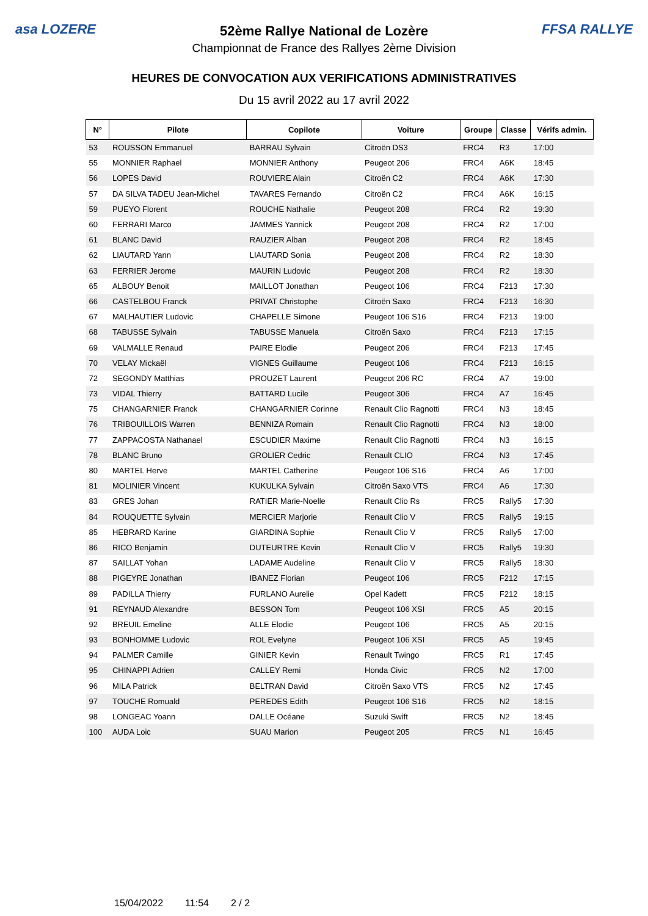asa LOZERE
52ème Rallye National de Lozère
Championnat de France des Rallyes 2ème Division
FFSA RALLYE
HEURES DE CONVOCATION AUX VERIFICATIONS ADMINISTRATIVES
Du 15 avril 2022 au 17 avril 2022
| N° | Pilote | Copilote | Voiture | Groupe | Classe | Vérifs admin. |
| --- | --- | --- | --- | --- | --- | --- |
| 53 | ROUSSON Emmanuel | BARRAU Sylvain | Citroën DS3 | FRC4 | R3 | 17:00 |
| 55 | MONNIER Raphael | MONNIER Anthony | Peugeot 206 | FRC4 | A6K | 18:45 |
| 56 | LOPES David | ROUVIERE Alain | Citroën C2 | FRC4 | A6K | 17:30 |
| 57 | DA SILVA TADEU Jean-Michel | TAVARES Fernando | Citroën C2 | FRC4 | A6K | 16:15 |
| 59 | PUEYO Florent | ROUCHE Nathalie | Peugeot 208 | FRC4 | R2 | 19:30 |
| 60 | FERRARI Marco | JAMMES Yannick | Peugeot 208 | FRC4 | R2 | 17:00 |
| 61 | BLANC David | RAUZIER Alban | Peugeot 208 | FRC4 | R2 | 18:45 |
| 62 | LIAUTARD Yann | LIAUTARD Sonia | Peugeot 208 | FRC4 | R2 | 18:30 |
| 63 | FERRIER Jerome | MAURIN Ludovic | Peugeot 208 | FRC4 | R2 | 18:30 |
| 65 | ALBOUY Benoit | MAILLOT Jonathan | Peugeot 106 | FRC4 | F213 | 17:30 |
| 66 | CASTELBOU Franck | PRIVAT Christophe | Citroën Saxo | FRC4 | F213 | 16:30 |
| 67 | MALHAUTIER Ludovic | CHAPELLE Simone | Peugeot 106 S16 | FRC4 | F213 | 19:00 |
| 68 | TABUSSE Sylvain | TABUSSE Manuela | Citroën Saxo | FRC4 | F213 | 17:15 |
| 69 | VALMALLE Renaud | PAIRE Elodie | Peugeot 206 | FRC4 | F213 | 17:45 |
| 70 | VELAY Mickaël | VIGNES Guillaume | Peugeot 106 | FRC4 | F213 | 16:15 |
| 72 | SEGONDY Matthias | PROUZET Laurent | Peugeot 206 RC | FRC4 | A7 | 19:00 |
| 73 | VIDAL Thierry | BATTARD Lucile | Peugeot 306 | FRC4 | A7 | 16:45 |
| 75 | CHANGARNIER Franck | CHANGARNIER Corinne | Renault Clio Ragnotti | FRC4 | N3 | 18:45 |
| 76 | TRIBOUILLOIS Warren | BENNIZA Romain | Renault Clio Ragnotti | FRC4 | N3 | 18:00 |
| 77 | ZAPPACOSTA Nathanael | ESCUDIER Maxime | Renault Clio Ragnotti | FRC4 | N3 | 16:15 |
| 78 | BLANC Bruno | GROLIER Cedric | Renault CLIO | FRC4 | N3 | 17:45 |
| 80 | MARTEL Herve | MARTEL Catherine | Peugeot 106 S16 | FRC4 | A6 | 17:00 |
| 81 | MOLINIER Vincent | KUKULKA Sylvain | Citroën Saxo VTS | FRC4 | A6 | 17:30 |
| 83 | GRES Johan | RATIER Marie-Noelle | Renault Clio Rs | FRC5 | Rally5 | 17:30 |
| 84 | ROUQUETTE Sylvain | MERCIER Marjorie | Renault Clio V | FRC5 | Rally5 | 19:15 |
| 85 | HEBRARD Karine | GIARDINA Sophie | Renault Clio V | FRC5 | Rally5 | 17:00 |
| 86 | RICO Benjamin | DUTEURTRE Kevin | Renault Clio V | FRC5 | Rally5 | 19:30 |
| 87 | SAILLAT Yohan | LADAME Audeline | Renault Clio V | FRC5 | Rally5 | 18:30 |
| 88 | PIGEYRE Jonathan | IBANEZ Florian | Peugeot 106 | FRC5 | F212 | 17:15 |
| 89 | PADILLA Thierry | FURLANO Aurelie | Opel Kadett | FRC5 | F212 | 18:15 |
| 91 | REYNAUD Alexandre | BESSON Tom | Peugeot 106 XSI | FRC5 | A5 | 20:15 |
| 92 | BREUIL Emeline | ALLE Elodie | Peugeot 106 | FRC5 | A5 | 20:15 |
| 93 | BONHOMME Ludovic | ROL Evelyne | Peugeot 106 XSI | FRC5 | A5 | 19:45 |
| 94 | PALMER Camille | GINIER Kevin | Renault Twingo | FRC5 | R1 | 17:45 |
| 95 | CHINAPPI Adrien | CALLEY Remi | Honda Civic | FRC5 | N2 | 17:00 |
| 96 | MILA Patrick | BELTRAN David | Citroën Saxo VTS | FRC5 | N2 | 17:45 |
| 97 | TOUCHE Romuald | PEREDES Edith | Peugeot 106 S16 | FRC5 | N2 | 18:15 |
| 98 | LONGEAC Yoann | DALLE Océane | Suzuki Swift | FRC5 | N2 | 18:45 |
| 100 | AUDA Loic | SUAU Marion | Peugeot 205 | FRC5 | N1 | 16:45 |
15/04/2022 11:54 2 / 2